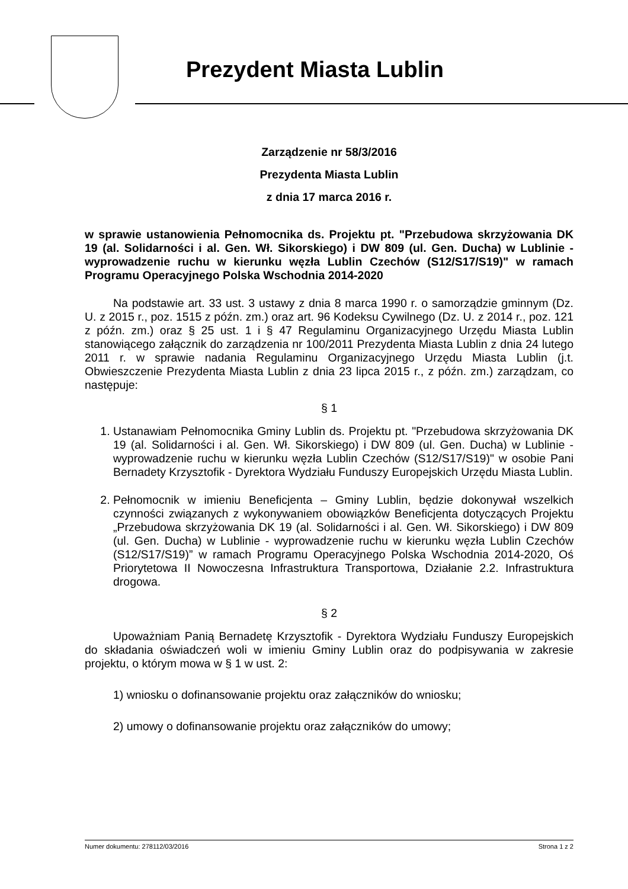Prezydent Miasta Lublin
Zarządzenie nr 58/3/2016
Prezydenta Miasta Lublin
z dnia 17 marca 2016 r.
w sprawie ustanowienia Pełnomocnika ds. Projektu pt. "Przebudowa skrzyżowania DK 19 (al. Solidarności i al. Gen. Wł. Sikorskiego) i DW 809 (ul. Gen. Ducha) w Lublinie - wyprowadzenie ruchu w kierunku węzła Lublin Czechów (S12/S17/S19)" w ramach Programu Operacyjnego Polska Wschodnia 2014-2020
Na podstawie art. 33 ust. 3 ustawy z dnia 8 marca 1990 r. o samorządzie gminnym (Dz. U. z 2015 r., poz. 1515 z późn. zm.) oraz art. 96 Kodeksu Cywilnego (Dz. U. z 2014 r., poz. 121 z późn. zm.) oraz § 25 ust. 1 i § 47 Regulaminu Organizacyjnego Urzędu Miasta Lublin stanowiącego załącznik do zarządzenia nr 100/2011 Prezydenta Miasta Lublin z dnia 24 lutego 2011 r. w sprawie nadania Regulaminu Organizacyjnego Urzędu Miasta Lublin (j.t. Obwieszczenie Prezydenta Miasta Lublin z dnia 23 lipca 2015 r., z późn. zm.) zarządzam, co następuje:
§ 1
1. Ustanawiam Pełnomocnika Gminy Lublin ds. Projektu pt. "Przebudowa skrzyżowania DK 19 (al. Solidarności i al. Gen. Wł. Sikorskiego) i DW 809 (ul. Gen. Ducha) w Lublinie - wyprowadzenie ruchu w kierunku węzła Lublin Czechów (S12/S17/S19)" w osobie Pani Bernadety Krzysztofik - Dyrektora Wydziału Funduszy Europejskich Urzędu Miasta Lublin.
2. Pełnomocnik w imieniu Beneficjenta – Gminy Lublin, będzie dokonywał wszelkich czynności związanych z wykonywaniem obowiązków Beneficjenta dotyczących Projektu „Przebudowa skrzyżowania DK 19 (al. Solidarności i al. Gen. Wł. Sikorskiego) i DW 809 (ul. Gen. Ducha) w Lublinie - wyprowadzenie ruchu w kierunku węzła Lublin Czechów (S12/S17/S19)” w ramach Programu Operacyjnego Polska Wschodnia 2014-2020, Oś Priorytetowa II Nowoczesna Infrastruktura Transportowa, Działanie 2.2. Infrastruktura drogowa.
§ 2
Upoważniam Panią Bernadetę Krzysztofik - Dyrektora Wydziału Funduszy Europejskich do składania oświadczeń woli w imieniu Gminy Lublin oraz do podpisywania w zakresie projektu, o którym mowa w § 1 w ust. 2:
1) wniosku o dofinansowanie projektu oraz załączników do wniosku;
2) umowy o dofinansowanie projektu oraz załączników do umowy;
Numer dokumentu: 278112/03/2016 Strona 1 z 2